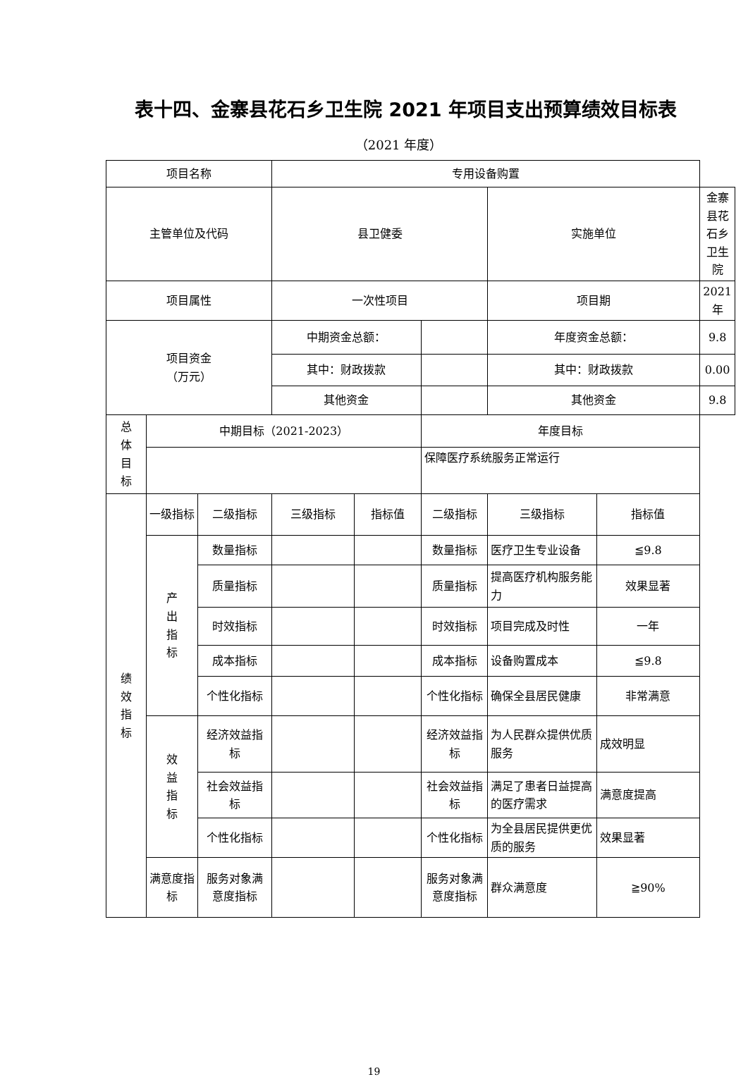表十四、金寨县花石乡卫生院 2021 年项目支出预算绩效目标表
（2021 年度）
| 项目名称 | | | 专用设备购置 | | | | | |
| 主管单位及代码 | | | 县卫健委 | | | 实施单位 | | 金寨县花石乡卫生院 |
| 项目属性 | | | 一次性项目 | | | 项目期 | | 2021 年 |
| 项目资金 （万元） | | | 中期资金总额： | | | 年度资金总额： | | 9.8 |
| | | | 其中：财政拨款 | | | 其中：财政拨款 | | 0.00 |
| | | | 其他资金 | | | 其他资金 | | 9.8 |
| 总 体 目 标 | 中期目标（2021-2023） | | | | 年度目标 | | | |
| | | | | | 保障医疗系统服务正常运行 | | | |
| 绩 效 指 标 | 一级指标 | 二级指标 | 三级指标 | 指标值 | 二级指标 | 三级指标 | 指标值 | |
| | 产 出 指 标 | 数量指标 | | | 数量指标 | 医疗卫生专业设备 | ≦9.8 | |
| | | 质量指标 | | | 质量指标 | 提高医疗机构服务能力 | 效果显著 | |
| | | 时效指标 | | | 时效指标 | 项目完成及时性 | 一年 | |
| | | 成本指标 | | | 成本指标 | 设备购置成本 | ≦9.8 | |
| | | 个性化指标 | | | 个性化指标 | 确保全县居民健康 | 非常满意 | |
| | 效 益 指 标 | 经济效益指标 | | | 经济效益指标 | 为人民群众提供优质服务 | 成效明显 | |
| | | 社会效益指标 | | | 社会效益指标 | 满足了患者日益提高的医疗需求 | 满意度提高 | |
| | | 个性化指标 | | | 个性化指标 | 为全县居民提供更优质的服务 | 效果显著 | |
| | 满意度指标 | 服务对象满意度指标 | | | 服务对象满意度指标 | 群众满意度 | ≧90% | |
19